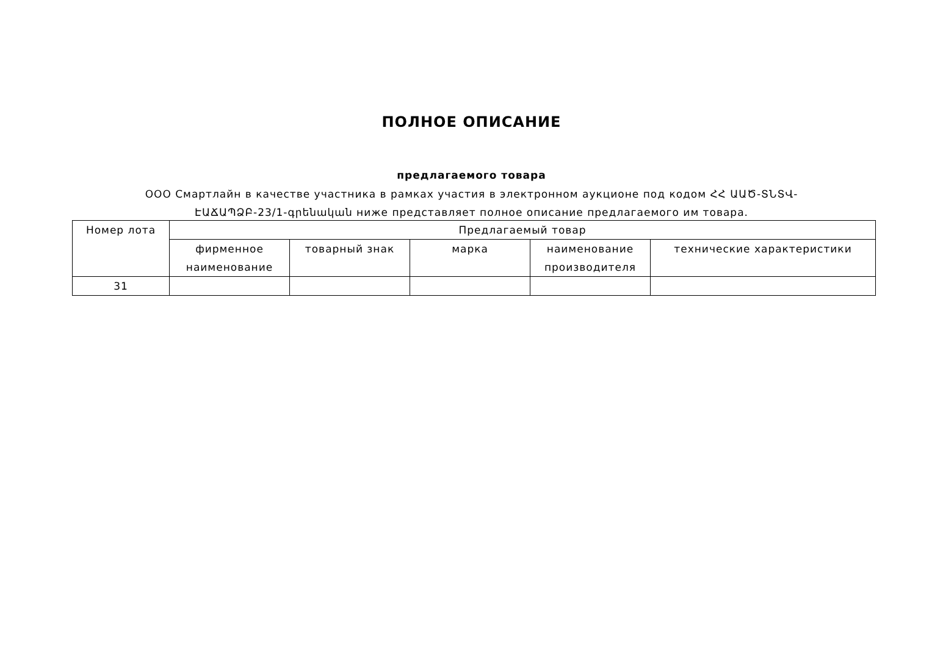ПОЛНОЕ ОПИСАНИЕ
предлагаемого товара
ООО Смартлайн в качестве участника в рамках участия в электронном аукционе под кодом ՀՀ ԱԱԾ-ՏՆՏՎ-ԷԱՃԱՊՁԲ-23/1-գրենական ниже представляет полное описание предлагаемого им товара.
| Номер лота | Предлагаемый товар | | | | |
| --- | --- | --- | --- | --- | --- |
| | фирменное наименование | товарный знак | марка | наименование производителя | технические характеристики |
| 31 | | | | | |